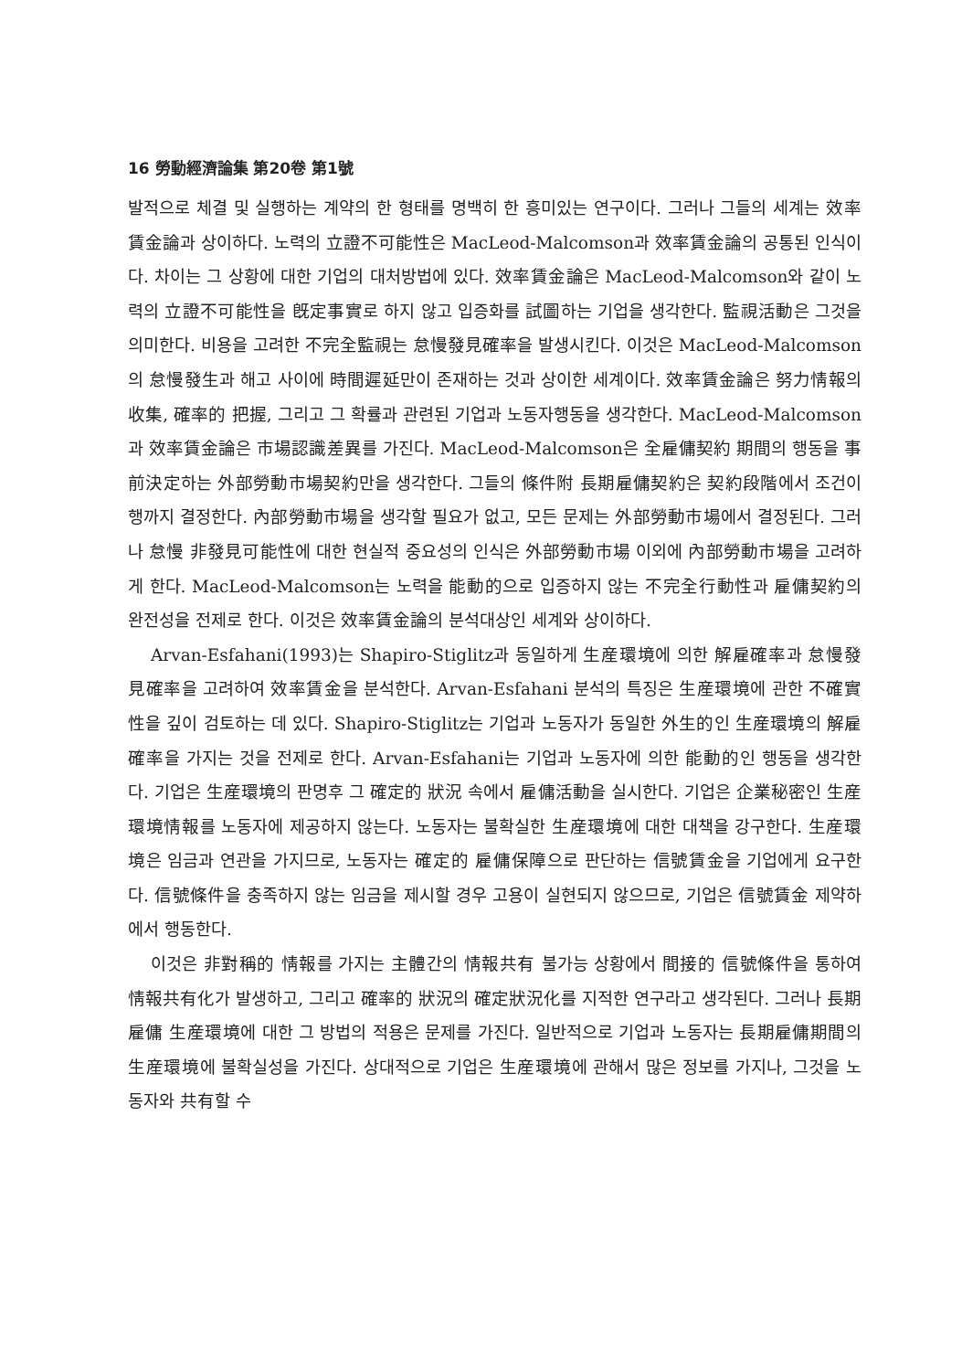16 勞動經濟論集 第20卷 第1號
발적으로 체결 및 실행하는 계약의 한 형태를 명백히 한 흥미있는 연구이다. 그러나 그들의 세계는 效率賃金論과 상이하다. 노력의 立證不可能性은 MacLeod-Malcomson과 效率賃金論의 공통된 인식이다. 차이는 그 상황에 대한 기업의 대처방법에 있다. 效率賃金論은 MacLeod-Malcomson와 같이 노력의 立證不可能性을 旣定事實로 하지 않고 입증화를 試圖하는 기업을 생각한다. 監視活動은 그것을 의미한다. 비용을 고려한 不完全監視는 怠慢發見確率을 발생시킨다. 이것은 MacLeod-Malcomson의 怠慢發生과 해고 사이에 時間遲延만이 존재하는 것과 상이한 세계이다. 效率賃金論은 努力情報의 收集, 確率的 把握, 그리고 그 확률과 관련된 기업과 노동자행동을 생각한다. MacLeod-Malcomson과 效率賃金論은 市場認識差異를 가진다. MacLeod-Malcomson은 全雇傭契約 期間의 행동을 事前決定하는 外部勞動市場契約만을 생각한다. 그들의 條件附 長期雇傭契約은 契約段階에서 조건이행까지 결정한다. 內部勞動市場을 생각할 필요가 없고, 모든 문제는 外部勞動市場에서 결정된다. 그러나 怠慢 非發見可能性에 대한 현실적 중요성의 인식은 外部勞動市場 이외에 內部勞動市場을 고려하게 한다. MacLeod-Malcomson는 노력을 能動的으로 입증하지 않는 不完全行動性과 雇傭契約의 완전성을 전제로 한다. 이것은 效率賃金論의 분석대상인 세계와 상이하다.
Arvan-Esfahani(1993)는 Shapiro-Stiglitz과 동일하게 生産環境에 의한 解雇確率과 怠慢發見確率을 고려하여 效率賃金을 분석한다. Arvan-Esfahani 분석의 특징은 生産環境에 관한 不確實性을 깊이 검토하는 데 있다. Shapiro-Stiglitz는 기업과 노동자가 동일한 外生的인 生産環境의 解雇確率을 가지는 것을 전제로 한다. Arvan-Esfahani는 기업과 노동자에 의한 能動的인 행동을 생각한다. 기업은 生産環境의 판명후 그 確定的 狀況 속에서 雇傭活動을 실시한다. 기업은 企業秘密인 生産環境情報를 노동자에 제공하지 않는다. 노동자는 불확실한 生産環境에 대한 대책을 강구한다. 生産環境은 임금과 연관을 가지므로, 노동자는 確定的 雇傭保障으로 판단하는 信號賃金을 기업에게 요구한다. 信號條件을 충족하지 않는 임금을 제시할 경우 고용이 실현되지 않으므로, 기업은 信號賃金 제약하에서 행동한다.
이것은 非對稱的 情報를 가지는 主體간의 情報共有 불가능 상황에서 間接的 信號條件을 통하여 情報共有化가 발생하고, 그리고 確率的 狀況의 確定狀況化를 지적한 연구라고 생각된다. 그러나 長期雇傭 生産環境에 대한 그 방법의 적용은 문제를 가진다. 일반적으로 기업과 노동자는 長期雇傭期間의 生産環境에 불확실성을 가진다. 상대적으로 기업은 生産環境에 관해서 많은 정보를 가지나, 그것을 노동자와 共有할 수